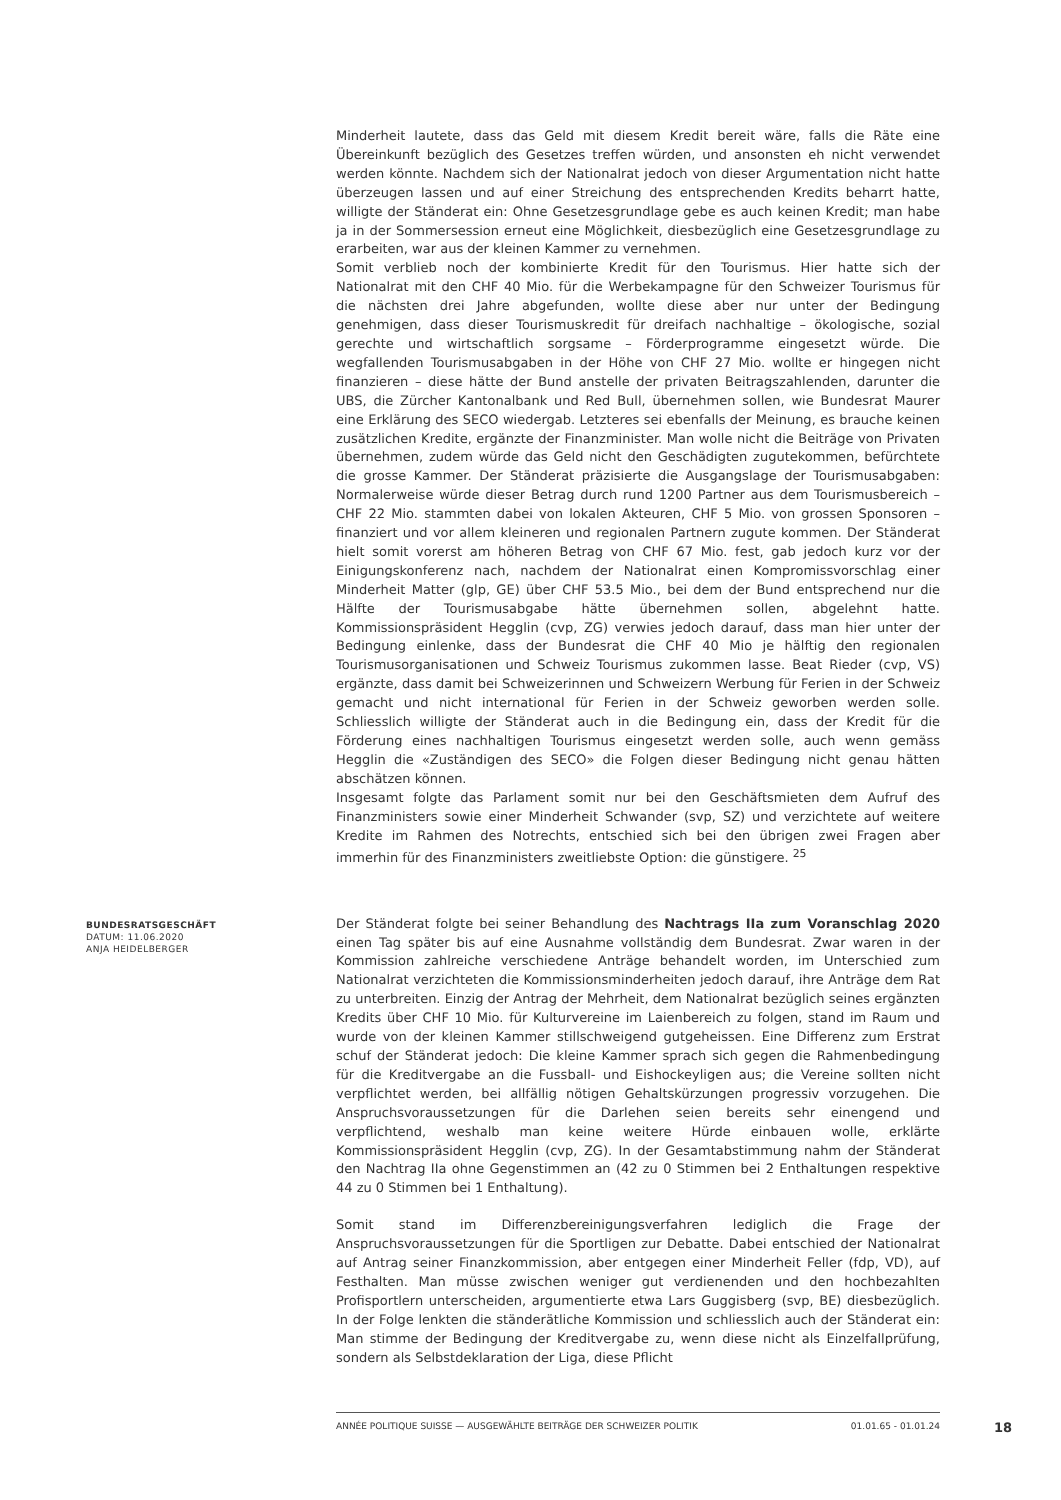Minderheit lautete, dass das Geld mit diesem Kredit bereit wäre, falls die Räte eine Übereinkunft bezüglich des Gesetzes treffen würden, und ansonsten eh nicht verwendet werden könnte. Nachdem sich der Nationalrat jedoch von dieser Argumentation nicht hatte überzeugen lassen und auf einer Streichung des entsprechenden Kredits beharrt hatte, willigte der Ständerat ein: Ohne Gesetzesgrundlage gebe es auch keinen Kredit; man habe ja in der Sommersession erneut eine Möglichkeit, diesbezüglich eine Gesetzesgrundlage zu erarbeiten, war aus der kleinen Kammer zu vernehmen.
Somit verblieb noch der kombinierte Kredit für den Tourismus. Hier hatte sich der Nationalrat mit den CHF 40 Mio. für die Werbekampagne für den Schweizer Tourismus für die nächsten drei Jahre abgefunden, wollte diese aber nur unter der Bedingung genehmigen, dass dieser Tourismuskredit für dreifach nachhaltige – ökologische, sozial gerechte und wirtschaftlich sorgsame – Förderprogramme eingesetzt würde. Die wegfallenden Tourismusabgaben in der Höhe von CHF 27 Mio. wollte er hingegen nicht finanzieren – diese hätte der Bund anstelle der privaten Beitragszahlenden, darunter die UBS, die Zürcher Kantonalbank und Red Bull, übernehmen sollen, wie Bundesrat Maurer eine Erklärung des SECO wiedergab. Letzteres sei ebenfalls der Meinung, es brauche keinen zusätzlichen Kredite, ergänzte der Finanzminister. Man wolle nicht die Beiträge von Privaten übernehmen, zudem würde das Geld nicht den Geschädigten zugutekommen, befürchtete die grosse Kammer. Der Ständerat präzisierte die Ausgangslage der Tourismusabgaben: Normalerweise würde dieser Betrag durch rund 1200 Partner aus dem Tourismusbereich – CHF 22 Mio. stammten dabei von lokalen Akteuren, CHF 5 Mio. von grossen Sponsoren – finanziert und vor allem kleineren und regionalen Partnern zugute kommen. Der Ständerat hielt somit vorerst am höheren Betrag von CHF 67 Mio. fest, gab jedoch kurz vor der Einigungskonferenz nach, nachdem der Nationalrat einen Kompromissvorschlag einer Minderheit Matter (glp, GE) über CHF 53.5 Mio., bei dem der Bund entsprechend nur die Hälfte der Tourismusabgabe hätte übernehmen sollen, abgelehnt hatte. Kommissionspräsident Hegglin (cvp, ZG) verwies jedoch darauf, dass man hier unter der Bedingung einlenke, dass der Bundesrat die CHF 40 Mio je hälftig den regionalen Tourismusorganisationen und Schweiz Tourismus zukommen lasse. Beat Rieder (cvp, VS) ergänzte, dass damit bei Schweizerinnen und Schweizern Werbung für Ferien in der Schweiz gemacht und nicht international für Ferien in der Schweiz geworben werden solle. Schliesslich willigte der Ständerat auch in die Bedingung ein, dass der Kredit für die Förderung eines nachhaltigen Tourismus eingesetzt werden solle, auch wenn gemäss Hegglin die «Zuständigen des SECO» die Folgen dieser Bedingung nicht genau hätten abschätzen können.
Insgesamt folgte das Parlament somit nur bei den Geschäftsmieten dem Aufruf des Finanzministers sowie einer Minderheit Schwander (svp, SZ) und verzichtete auf weitere Kredite im Rahmen des Notrechts, entschied sich bei den übrigen zwei Fragen aber immerhin für des Finanzministers zweitliebste Option: die günstigere. <sup>25</sup>
BUNDESRATSGESCHÄFT
DATUM: 11.06.2020
ANJA HEIDELBERGER
Der Ständerat folgte bei seiner Behandlung des Nachtrags IIa zum Voranschlag 2020 einen Tag später bis auf eine Ausnahme vollständig dem Bundesrat. Zwar waren in der Kommission zahlreiche verschiedene Anträge behandelt worden, im Unterschied zum Nationalrat verzichteten die Kommissionsminderheiten jedoch darauf, ihre Anträge dem Rat zu unterbreiten. Einzig der Antrag der Mehrheit, dem Nationalrat bezüglich seines ergänzten Kredits über CHF 10 Mio. für Kulturvereine im Laienbereich zu folgen, stand im Raum und wurde von der kleinen Kammer stillschweigend gutgeheissen. Eine Differenz zum Erstrat schuf der Ständerat jedoch: Die kleine Kammer sprach sich gegen die Rahmenbedingung für die Kreditvergabe an die Fussball- und Eishockeyligen aus; die Vereine sollten nicht verpflichtet werden, bei allfällig nötigen Gehaltskürzungen progressiv vorzugehen. Die Anspruchsvoraussetzungen für die Darlehen seien bereits sehr einengend und verpflichtend, weshalb man keine weitere Hürde einbauen wolle, erklärte Kommissionspräsident Hegglin (cvp, ZG). In der Gesamtabstimmung nahm der Ständerat den Nachtrag IIa ohne Gegenstimmen an (42 zu 0 Stimmen bei 2 Enthaltungen respektive 44 zu 0 Stimmen bei 1 Enthaltung).
Somit stand im Differenzbereinigungsverfahren lediglich die Frage der Anspruchsvoraussetzungen für die Sportligen zur Debatte. Dabei entschied der Nationalrat auf Antrag seiner Finanzkommission, aber entgegen einer Minderheit Feller (fdp, VD), auf Festhalten. Man müsse zwischen weniger gut verdienenden und den hochbezahlten Profisportlern unterscheiden, argumentierte etwa Lars Guggisberg (svp, BE) diesbezüglich. In der Folge lenkten die ständerätliche Kommission und schliesslich auch der Ständerat ein: Man stimme der Bedingung der Kreditvergabe zu, wenn diese nicht als Einzelfallprüfung, sondern als Selbstdeklaration der Liga, diese Pflicht
ANNÉE POLITIQUE SUISSE — AUSGEWÄHLTE BEITRÄGE DER SCHWEIZER POLITIK 01.01.65 - 01.01.24
18